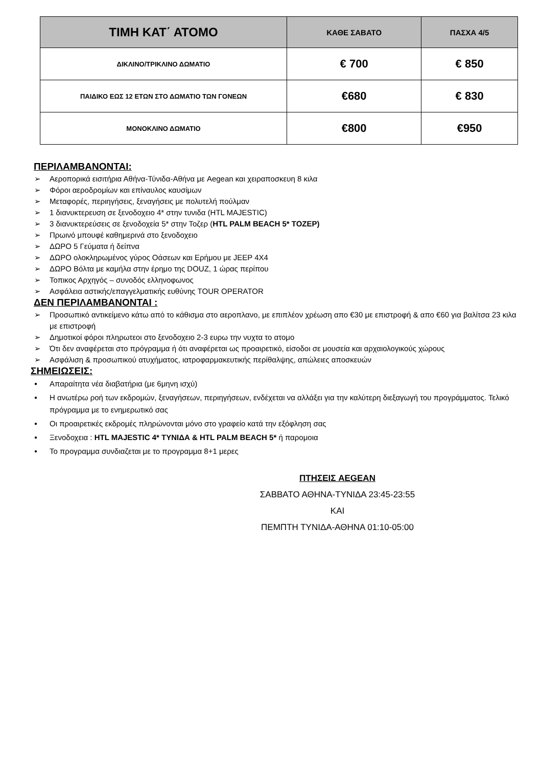| ΤΙΜΗ ΚΑΤ΄ ΑΤΟΜΟ | ΚΑΘΕ ΣΑΒΑΤΟ | ΠΑΣΧΑ 4/5 |
| --- | --- | --- |
| ΔΙΚΛΙΝΟ/ΤΡΙΚΛΙΝΟ ΔΩΜΑΤΙΟ | € 700 | € 850 |
| ΠΑΙΔΙΚΟ ΕΩΣ 12 ΕΤΩΝ ΣΤΟ ΔΩΜΑΤΙΟ ΤΩΝ ΓΟΝΕΩΝ | €680 | € 830 |
| ΜΟΝΟΚΛΙΝΟ ΔΩΜΑΤΙΟ | €800 | €950 |
ΠΕΡΙΛΑΜΒΑΝΟΝΤΑΙ:
Αεροπορικά εισιτήρια Αθήνα-Τύνιδα-Αθήνα με Aegean και χειραποσκευη 8 κιλα
Φόροι αεροδρομίων και επίναυλος καυσίμων
Μεταφορές, περιηγήσεις, ξεναγήσεις με πολυτελή πούλμαν
1 διανυκτερευση σε ξενοδοχειο 4* στην τυνιδα (HTL MAJESTIC)
3 διανυκτερεύσεις σε ξενοδοχεία 5* στην Τοζερ (HTL PALM BEACH 5* TOZEP)
Πρωινό μπουφέ καθημερινά στο ξενοδοχειο
ΔΩΡΟ 5 Γεύματα ή δείπνα
ΔΩΡΟ ολοκληρωμένος γύρος Οάσεων και Ερήμου με JEEP 4X4
ΔΩΡΟ Βόλτα με καμήλα στην έρημο της DOUZ, 1 ώρας περίπου
Τοπικος Αρχηγός – συνοδός ελληνοφωνος
Ασφάλεια αστικής/επαγγελματικής ευθύνης TOUR OPERATOR
ΔΕΝ ΠΕΡΙΛΑΜΒΑΝΟΝΤΑΙ :
Προσωπικό αντικείμενο κάτω από το κάθισμα στο αεροπλανο, με επιπλέον χρέωση απο €30 με επιστροφή & απο €60 για βαλίτσα 23 κιλα με επιστροφή
Δημοτικοί φόροι πληρωτεοι στο ξενοδοχειο 2-3 ευρω την νυχτα το ατομο
Ότι δεν αναφέρεται στο πρόγραμμα ή ότι αναφέρεται ως προαιρετικό, είσοδοι σε μουσεία και αρχαιολογικούς χώρους
Ασφάλιση & προσωπικού ατυχήματος, ιατροφαρμακευτικής περίθαλψης, απώλειες αποσκευών
ΣΗΜΕΙΩΣΕΙΣ:
Απαραίτητα νέα διαβατήρια (με 6μηνη ισχύ)
Η ανωτέρω ροή των εκδρομών, ξεναγήσεων, περιηγήσεων, ενδέχεται να αλλάξει για την καλύτερη διεξαγωγή του προγράμματος. Τελικό πρόγραμμα με το ενημερωτικό σας
Οι προαιρετικές εκδρομές πληρώνονται μόνο στο γραφείο κατά την εξόφληση σας
Ξενοδοχεια : HTL MAJESTIC 4* ΤΥΝΙΔΑ & HTL PALM BEACH 5* ή παρομοια
Το προγραμμα συνδιαζεται με το προγραμμα 8+1 μερες
ΠΤΗΣΕΙΣ AEGEAN
ΣΑΒΒΑΤΟ ΑΘΗΝΑ-ΤΥΝΙΔΑ 23:45-23:55
ΚΑΙ
ΠΕΜΠΤΗ ΤΥΝΙΔΑ-ΑΘΗΝΑ 01:10-05:00